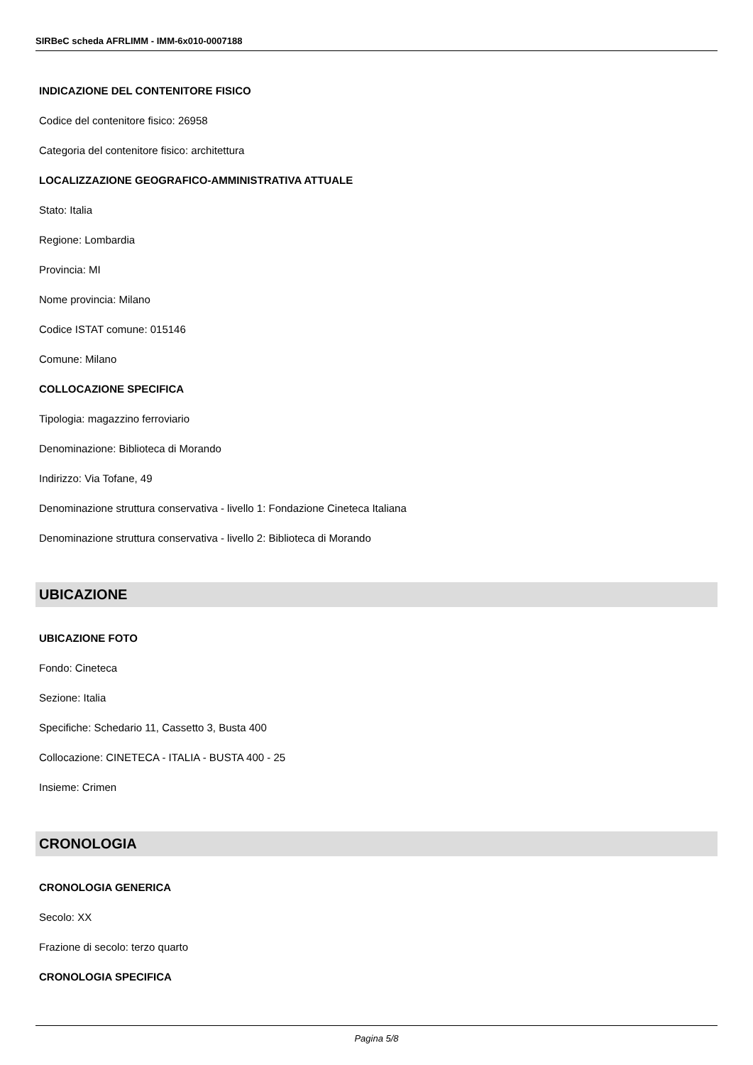SIRBeC scheda AFRLIMM - IMM-6x010-0007188
INDICAZIONE DEL CONTENITORE FISICO
Codice del contenitore fisico: 26958
Categoria del contenitore fisico: architettura
LOCALIZZAZIONE GEOGRAFICO-AMMINISTRATIVA ATTUALE
Stato: Italia
Regione: Lombardia
Provincia: MI
Nome provincia: Milano
Codice ISTAT comune: 015146
Comune: Milano
COLLOCAZIONE SPECIFICA
Tipologia: magazzino ferroviario
Denominazione: Biblioteca di Morando
Indirizzo: Via Tofane, 49
Denominazione struttura conservativa - livello 1: Fondazione Cineteca Italiana
Denominazione struttura conservativa - livello 2: Biblioteca di Morando
UBICAZIONE
UBICAZIONE FOTO
Fondo: Cineteca
Sezione: Italia
Specifiche: Schedario 11, Cassetto 3, Busta 400
Collocazione: CINETECA - ITALIA - BUSTA 400 - 25
Insieme: Crimen
CRONOLOGIA
CRONOLOGIA GENERICA
Secolo: XX
Frazione di secolo: terzo quarto
CRONOLOGIA SPECIFICA
Pagina 5/8